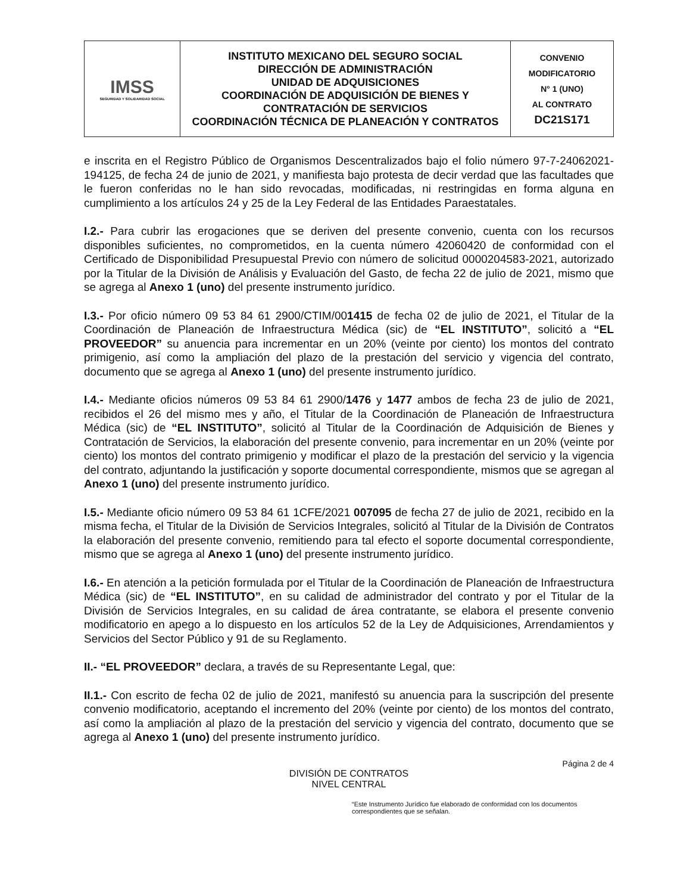| IMSS SEGURIDAD Y SOLIDARIDAD SOCIAL | INSTITUTO MEXICANO DEL SEGURO SOCIAL DIRECCIÓN DE ADMINISTRACIÓN UNIDAD DE ADQUISICIONES COORDINACIÓN DE ADQUISICIÓN DE BIENES Y CONTRATACIÓN DE SERVICIOS COORDINACIÓN TÉCNICA DE PLANEACIÓN Y CONTRATOS | CONVENIO MODIFICATORIO N° 1 (UNO) AL CONTRATO DC21S171 |
e inscrita en el Registro Público de Organismos Descentralizados bajo el folio número 97-7-24062021-194125, de fecha 24 de junio de 2021, y manifiesta bajo protesta de decir verdad que las facultades que le fueron conferidas no le han sido revocadas, modificadas, ni restringidas en forma alguna en cumplimiento a los artículos 24 y 25 de la Ley Federal de las Entidades Paraestatales.
I.2.- Para cubrir las erogaciones que se deriven del presente convenio, cuenta con los recursos disponibles suficientes, no comprometidos, en la cuenta número 42060420 de conformidad con el Certificado de Disponibilidad Presupuestal Previo con número de solicitud 0000204583-2021, autorizado por la Titular de la División de Análisis y Evaluación del Gasto, de fecha 22 de julio de 2021, mismo que se agrega al Anexo 1 (uno) del presente instrumento jurídico.
I.3.- Por oficio número 09 53 84 61 2900/CTIM/001415 de fecha 02 de julio de 2021, el Titular de la Coordinación de Planeación de Infraestructura Médica (sic) de “EL INSTITUTO”, solicitó a “EL PROVEEDOR” su anuencia para incrementar en un 20% (veinte por ciento) los montos del contrato primigenio, así como la ampliación del plazo de la prestación del servicio y vigencia del contrato, documento que se agrega al Anexo 1 (uno) del presente instrumento jurídico.
I.4.- Mediante oficios números 09 53 84 61 2900/1476 y 1477 ambos de fecha 23 de julio de 2021, recibidos el 26 del mismo mes y año, el Titular de la Coordinación de Planeación de Infraestructura Médica (sic) de “EL INSTITUTO”, solicitó al Titular de la Coordinación de Adquisición de Bienes y Contratación de Servicios, la elaboración del presente convenio, para incrementar en un 20% (veinte por ciento) los montos del contrato primigenio y modificar el plazo de la prestación del servicio y la vigencia del contrato, adjuntando la justificación y soporte documental correspondiente, mismos que se agregan al Anexo 1 (uno) del presente instrumento jurídico.
I.5.- Mediante oficio número 09 53 84 61 1CFE/2021 007095 de fecha 27 de julio de 2021, recibido en la misma fecha, el Titular de la División de Servicios Integrales, solicitó al Titular de la División de Contratos la elaboración del presente convenio, remitiendo para tal efecto el soporte documental correspondiente, mismo que se agrega al Anexo 1 (uno) del presente instrumento jurídico.
I.6.- En atención a la petición formulada por el Titular de la Coordinación de Planeación de Infraestructura Médica (sic) de “EL INSTITUTO”, en su calidad de administrador del contrato y por el Titular de la División de Servicios Integrales, en su calidad de área contratante, se elabora el presente convenio modificatorio en apego a lo dispuesto en los artículos 52 de la Ley de Adquisiciones, Arrendamientos y Servicios del Sector Público y 91 de su Reglamento.
II.- “EL PROVEEDOR” declara, a través de su Representante Legal, que:
II.1.- Con escrito de fecha 02 de julio de 2021, manifestó su anuencia para la suscripción del presente convenio modificatorio, aceptando el incremento del 20% (veinte por ciento) de los montos del contrato, así como la ampliación al plazo de la prestación del servicio y vigencia del contrato, documento que se agrega al Anexo 1 (uno) del presente instrumento jurídico.
Página 2 de 4
DIVISIÓN DE CONTRATOS
NIVEL CENTRAL
“Este Instrumento Jurídico fue elaborado de conformidad con los documentos correspondientes que se señalan.